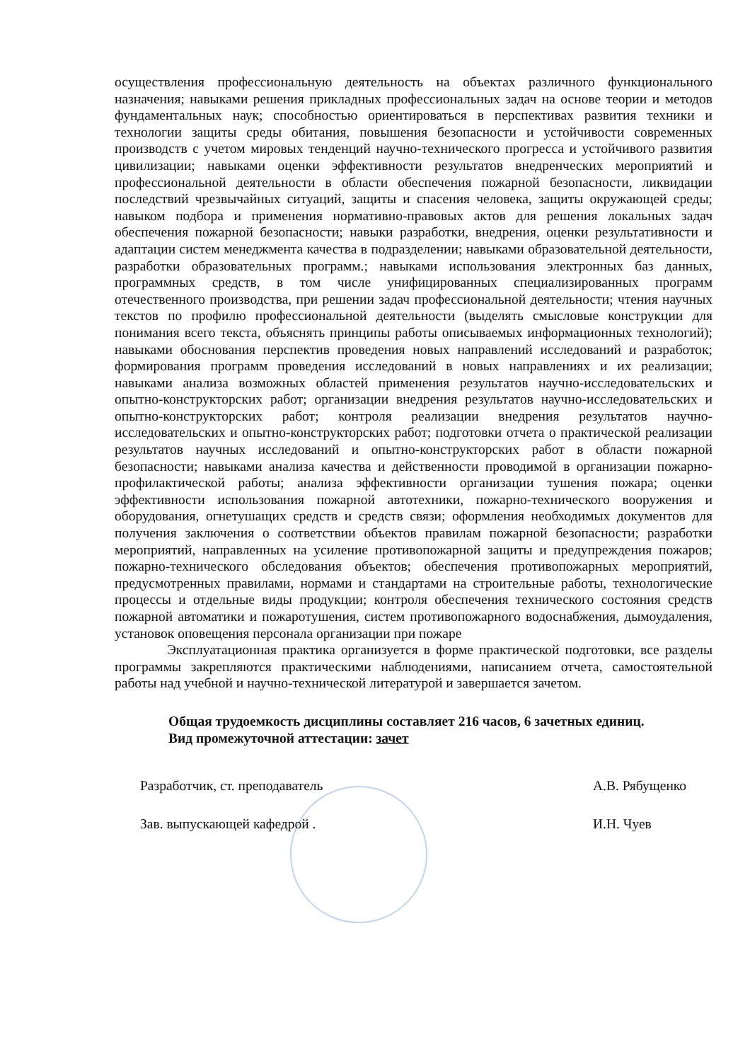осуществления профессиональную деятельность на объектах различного функционального назначения; навыками решения прикладных профессиональных задач на основе теории и методов фундаментальных наук; способностью ориентироваться в перспективах развития техники и технологии защиты среды обитания, повышения безопасности и устойчивости современных производств с учетом мировых тенденций научно-технического прогресса и устойчивого развития цивилизации; навыками оценки эффективности результатов внедренческих мероприятий и профессиональной деятельности в области обеспечения пожарной безопасности, ликвидации последствий чрезвычайных ситуаций, защиты и спасения человека, защиты окружающей среды; навыком подбора и применения нормативно-правовых актов для решения локальных задач обеспечения пожарной безопасности; навыки разработки, внедрения, оценки результативности и адаптации систем менеджмента качества в подразделении; навыками образовательной деятельности, разработки образовательных программ.; навыками использования электронных баз данных, программных средств, в том числе унифицированных специализированных программ отечественного производства, при решении задач профессиональной деятельности; чтения научных текстов по профилю профессиональной деятельности (выделять смысловые конструкции для понимания всего текста, объяснять принципы работы описываемых информационных технологий); навыками обоснования перспектив проведения новых направлений исследований и разработок; формирования программ проведения исследований в новых направлениях и их реализации; навыками анализа возможных областей применения результатов научно-исследовательских и опытно-конструкторских работ; организации внедрения результатов научно-исследовательских и опытно-конструкторских работ; контроля реализации внедрения результатов научно-исследовательских и опытно-конструкторских работ; подготовки отчета о практической реализации результатов научных исследований и опытно-конструкторских работ в области пожарной безопасности; навыками анализа качества и действенности проводимой в организации пожарно-профилактической работы; анализа эффективности организации тушения пожара; оценки эффективности использования пожарной автотехники, пожарно-технического вооружения и оборудования, огнетушащих средств и средств связи; оформления необходимых документов для получения заключения о соответствии объектов правилам пожарной безопасности; разработки мероприятий, направленных на усиление противопожарной защиты и предупреждения пожаров; пожарно-технического обследования объектов; обеспечения противопожарных мероприятий, предусмотренных правилами, нормами и стандартами на строительные работы, технологические процессы и отдельные виды продукции; контроля обеспечения технического состояния средств пожарной автоматики и пожаротушения, систем противопожарного водоснабжения, дымоудаления, установок оповещения персонала организации при пожаре
Эксплуатационная практика организуется в форме практической подготовки, все разделы программы закрепляются практическими наблюдениями, написанием отчета, самостоятельной работы над учебной и научно-технической литературой и завершается зачетом.
Общая трудоемкость дисциплины составляет 216 часов, 6 зачетных единиц.
Вид промежуточной аттестации: зачет
Разработчик, ст. преподаватель А.В. Рябущенко
Зав. выпускающей кафедрой . И.Н. Чуев